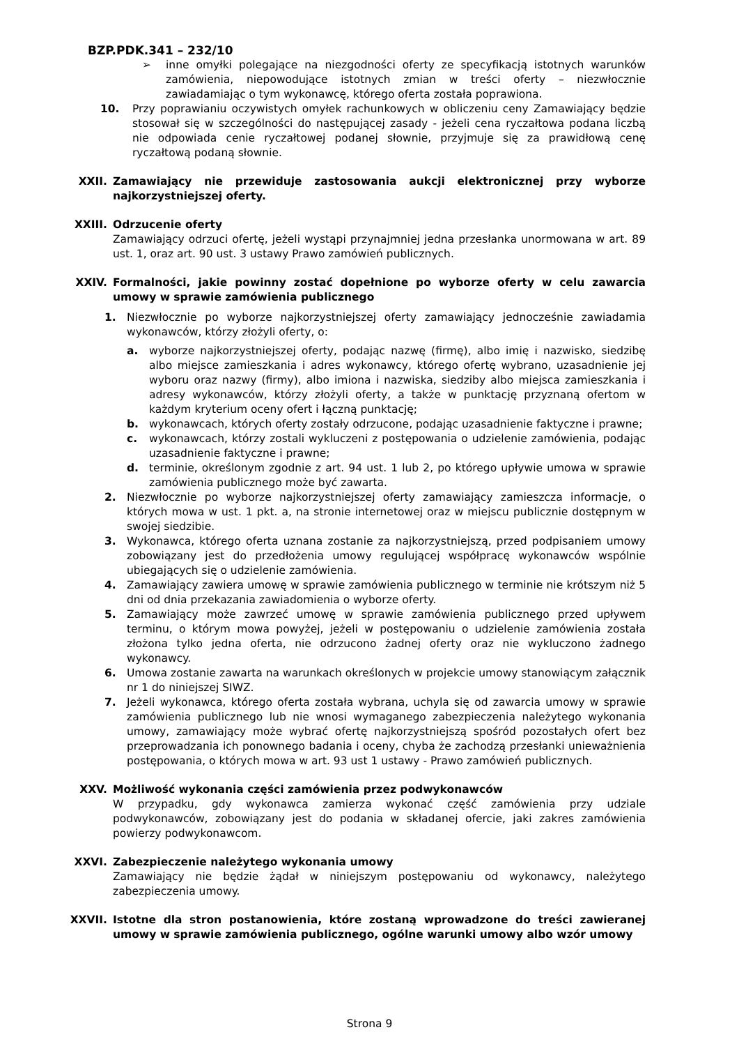BZP.PDK.341 – 232/10
➢ inne omyłki polegające na niezgodności oferty ze specyfikacją istotnych warunków zamówienia, niepowodujące istotnych zmian w treści oferty – niezwłocznie zawiadamiając o tym wykonawcę, którego oferta została poprawiona.
10. Przy poprawianiu oczywistych omyłek rachunkowych w obliczeniu ceny Zamawiający będzie stosował się w szczególności do następującej zasady - jeżeli cena ryczałtowa podana liczbą nie odpowiada cenie ryczałtowej podanej słownie, przyjmuje się za prawidłową cenę ryczałtową podaną słownie.
XXII. Zamawiający nie przewiduje zastosowania aukcji elektronicznej przy wyborze najkorzystniejszej oferty.
XXIII. Odrzucenie oferty
Zamawiający odrzuci ofertę, jeżeli wystąpi przynajmniej jedna przesłanka unormowana w art. 89 ust. 1, oraz art. 90 ust. 3 ustawy Prawo zamówień publicznych.
XXIV. Formalności, jakie powinny zostać dopełnione po wyborze oferty w celu zawarcia umowy w sprawie zamówienia publicznego
1. Niezwłocznie po wyborze najkorzystniejszej oferty zamawiający jednocześnie zawiadamia wykonawców, którzy złożyli oferty, o:
a. wyborze najkorzystniejszej oferty, podając nazwę (firmę), albo imię i nazwisko, siedzibę albo miejsce zamieszkania i adres wykonawcy, którego ofertę wybrano, uzasadnienie jej wyboru oraz nazwy (firmy), albo imiona i nazwiska, siedziby albo miejsca zamieszkania i adresy wykonawców, którzy złożyli oferty, a także w punktację przyznaną ofertom w każdym kryterium oceny ofert i łączną punktację;
b. wykonawcach, których oferty zostały odrzucone, podając uzasadnienie faktyczne i prawne;
c. wykonawcach, którzy zostali wykluczeni z postępowania o udzielenie zamówienia, podając uzasadnienie faktyczne i prawne;
d. terminie, określonym zgodnie z art. 94 ust. 1 lub 2, po którego upływie umowa w sprawie zamówienia publicznego może być zawarta.
2. Niezwłocznie po wyborze najkorzystniejszej oferty zamawiający zamieszcza informacje, o których mowa w ust. 1 pkt. a, na stronie internetowej oraz w miejscu publicznie dostępnym w swojej siedzibie.
3. Wykonawca, którego oferta uznana zostanie za najkorzystniejszą, przed podpisaniem umowy zobowiązany jest do przedłożenia umowy regulującej współpracę wykonawców wspólnie ubiegających się o udzielenie zamówienia.
4. Zamawiający zawiera umowę w sprawie zamówienia publicznego w terminie nie krótszym niż 5 dni od dnia przekazania zawiadomienia o wyborze oferty.
5. Zamawiający może zawrzeć umowę w sprawie zamówienia publicznego przed upływem terminu, o którym mowa powyżej, jeżeli w postępowaniu o udzielenie zamówienia została złożona tylko jedna oferta, nie odrzucono żadnej oferty oraz nie wykluczono żadnego wykonawcy.
6. Umowa zostanie zawarta na warunkach określonych w projekcie umowy stanowiącym załącznik nr 1 do niniejszej SIWZ.
7. Jeżeli wykonawca, którego oferta została wybrana, uchyla się od zawarcia umowy w sprawie zamówienia publicznego lub nie wnosi wymaganego zabezpieczenia należytego wykonania umowy, zamawiający może wybrać ofertę najkorzystniejszą spośród pozostałych ofert bez przeprowadzania ich ponownego badania i oceny, chyba że zachodzą przesłanki unieważnienia postępowania, o których mowa w art. 93 ust 1 ustawy - Prawo zamówień publicznych.
XXV. Możliwość wykonania części zamówienia przez podwykonawców
W przypadku, gdy wykonawca zamierza wykonać część zamówienia przy udziale podwykonawców, zobowiązany jest do podania w składanej ofercie, jaki zakres zamówienia powierzy podwykonawcom.
XXVI. Zabezpieczenie należytego wykonania umowy
Zamawiający nie będzie żądał w niniejszym postępowaniu od wykonawcy, należytego zabezpieczenia umowy.
XXVII. Istotne dla stron postanowienia, które zostaną wprowadzone do treści zawieranej umowy w sprawie zamówienia publicznego, ogólne warunki umowy albo wzór umowy
Strona 9